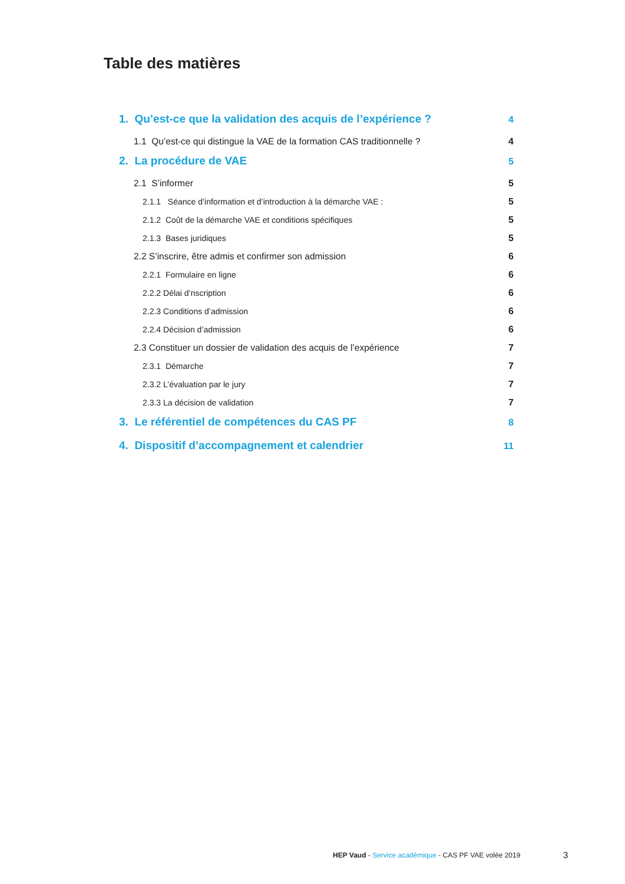Table des matières
1. Qu’est-ce que la validation des acquis de l’expérience ? 4
1.1 Qu’est-ce qui distingue la VAE de la formation CAS traditionnelle ? 4
2. La procédure de VAE 5
2.1 S’informer 5
2.1.1 Séance d’information et d’introduction à la démarche VAE : 5
2.1.2 Coût de la démarche VAE et conditions spécifiques 5
2.1.3 Bases juridiques 5
2.2 S’inscrire, être admis et confirmer son admission 6
2.2.1 Formulaire en ligne 6
2.2.2 Délai d’nscription 6
2.2.3 Conditions d’admission 6
2.2.4 Décision d’admission 6
2.3 Constituer un dossier de validation des acquis de l’expérience 7
2.3.1 Démarche 7
2.3.2 L’évaluation par le jury 7
2.3.3 La décision de validation 7
3. Le référentiel de compétences du CAS PF 8
4. Dispositif d’accompagnement et calendrier 11
HEP Vaud - Service académique - CAS PF VAE volée 2019
3